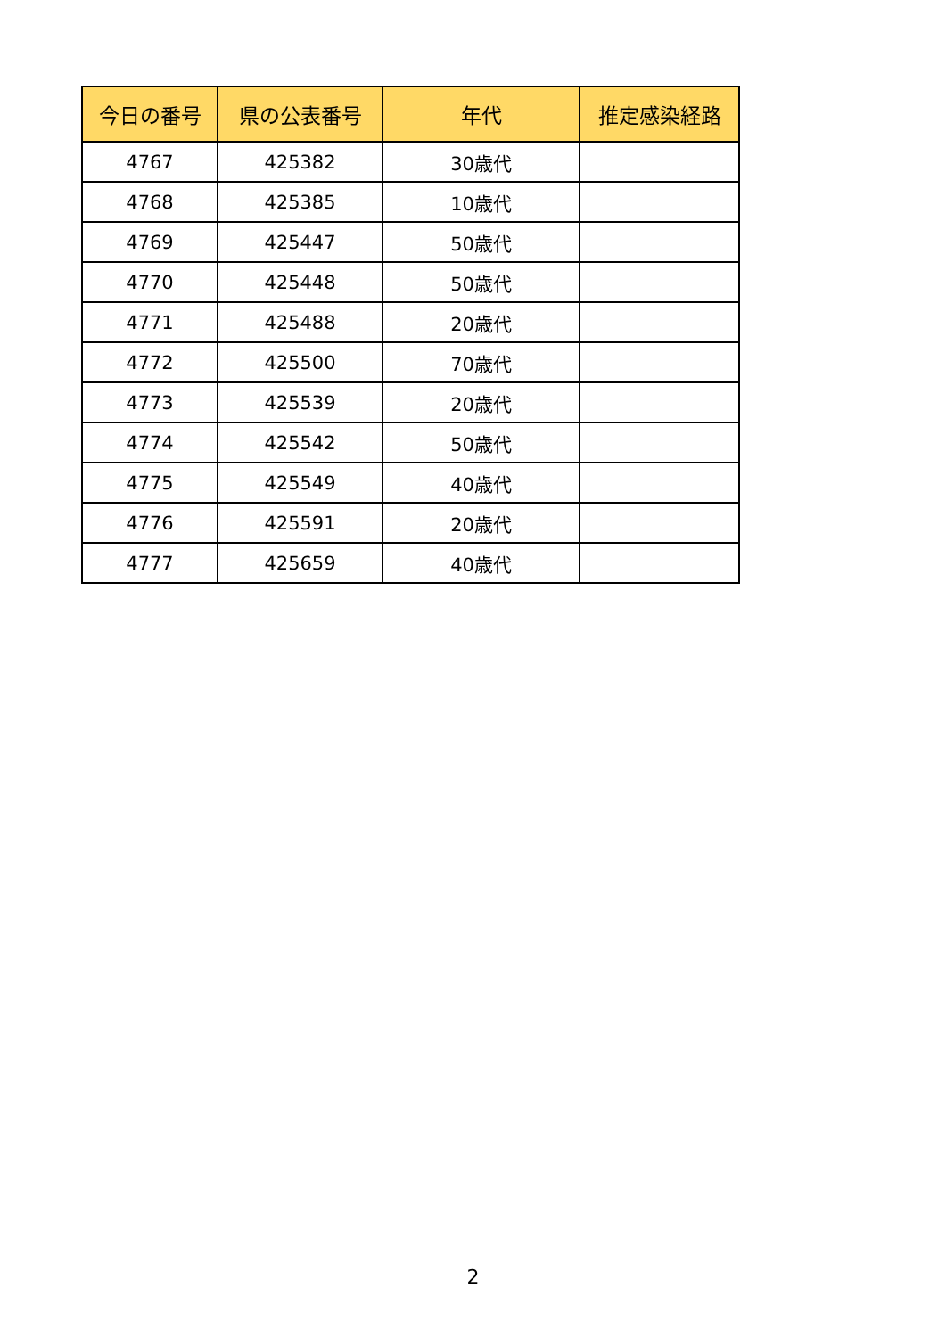| 今日の番号 | 県の公表番号 | 年代 | 推定感染経路 |
| --- | --- | --- | --- |
| 4767 | 425382 | 30歳代 | |
| 4768 | 425385 | 10歳代 | |
| 4769 | 425447 | 50歳代 | |
| 4770 | 425448 | 50歳代 | |
| 4771 | 425488 | 20歳代 | |
| 4772 | 425500 | 70歳代 | |
| 4773 | 425539 | 20歳代 | |
| 4774 | 425542 | 50歳代 | |
| 4775 | 425549 | 40歳代 | |
| 4776 | 425591 | 20歳代 | |
| 4777 | 425659 | 40歳代 | |
2